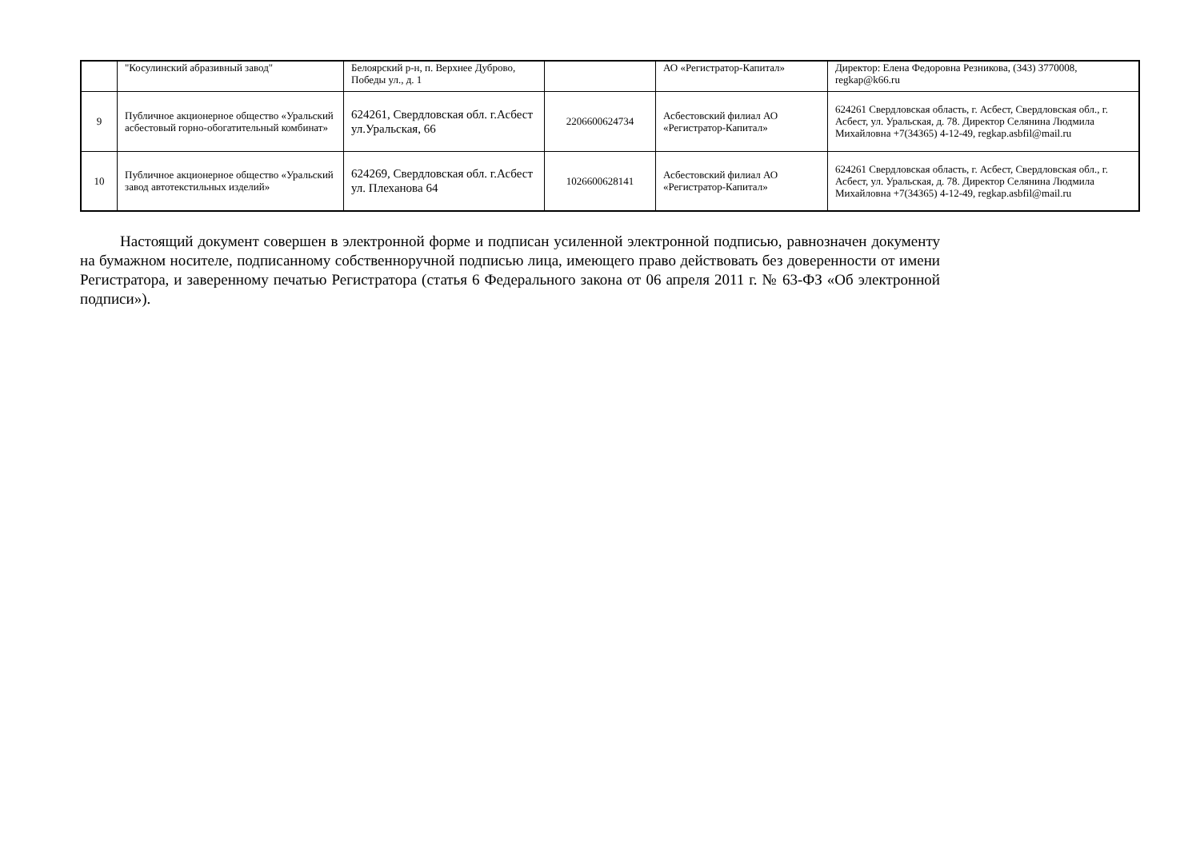| | "Косулинский абразивный завод" | Белоярский р-н, п. Верхнее Дуброво, Победы ул., д. 1 | | АО «Регистратор-Капитал» | Директор: Елена Федоровна Резникова, (343) 3770008, regkap@k66.ru |
| 9 | Публичное акционерное общество «Уральский асбестовый горно-обогатительный комбинат» | 624261, Свердловская обл. г.Асбест ул.Уральская, 66 | 2206600624734 | Асбестовский филиал АО «Регистратор-Капитал» | 624261 Свердловская область, г. Асбест, Свердловская обл., г. Асбест, ул. Уральская, д. 78. Директор Селянина Людмила Михайловна +7(34365) 4-12-49, regkap.asbfil@mail.ru |
| 10 | Публичное акционерное общество «Уральский завод автотекстильных изделий» | 624269, Свердловская обл. г.Асбест ул. Плеханова 64 | 1026600628141 | Асбестовский филиал АО «Регистратор-Капитал» | 624261 Свердловская область, г. Асбест, Свердловская обл., г. Асбест, ул. Уральская, д. 78. Директор Селянина Людмила Михайловна +7(34365) 4-12-49, regkap.asbfil@mail.ru |
Настоящий документ совершен в электронной форме и подписан усиленной электронной подписью, равнозначен документу на бумажном носителе, подписанному собственноручной подписью лица, имеющего право действовать без доверенности от имени Регистратора, и заверенному печатью Регистратора (статья 6 Федерального закона от 06 апреля 2011 г. № 63-ФЗ «Об электронной подписи»).